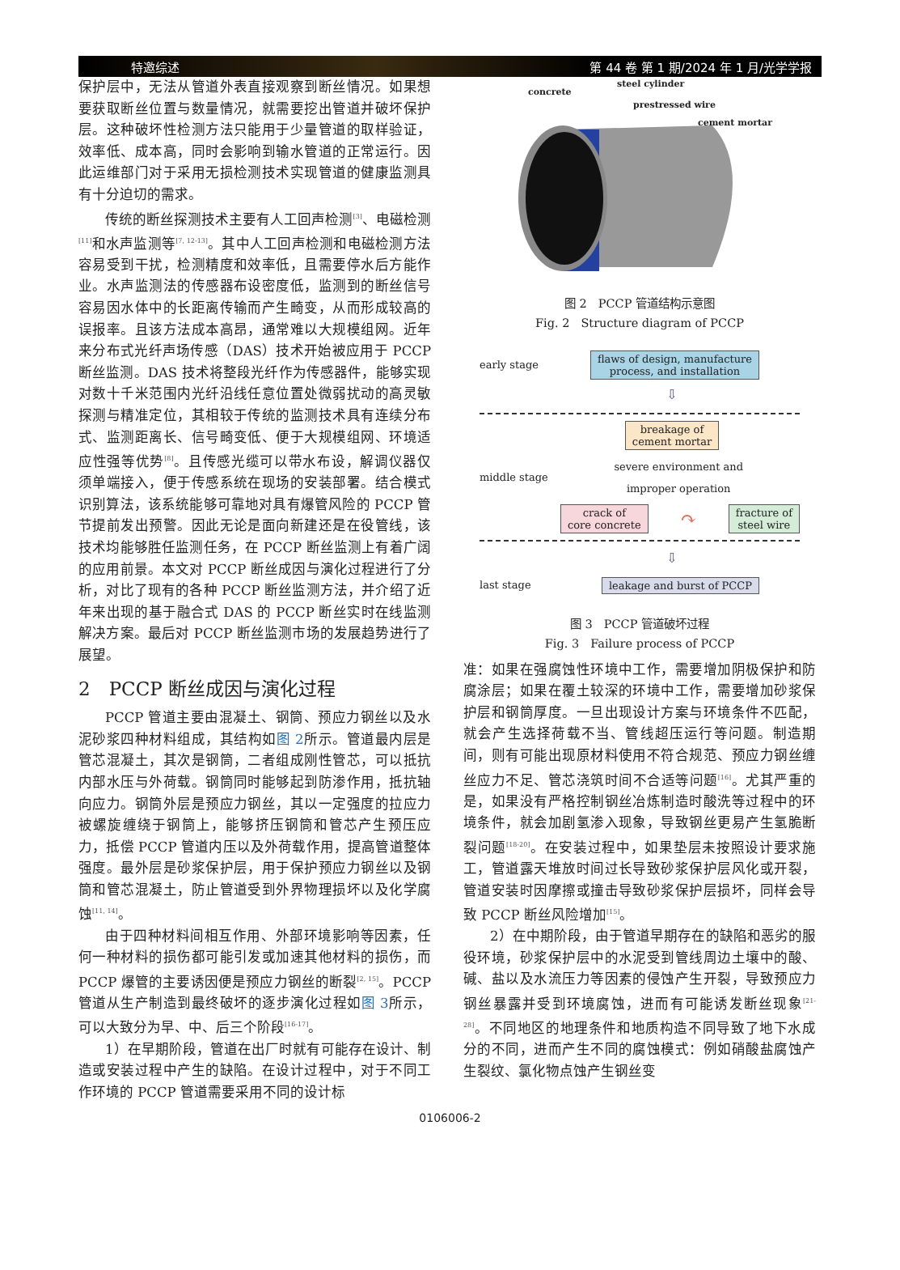特邀综述 第 44 卷 第 1 期/2024 年 1 月/光学学报
保护层中，无法从管道外表直接观察到断丝情况。如果想要获取断丝位置与数量情况，就需要挖出管道并破坏保护层。这种破坏性检测方法只能用于少量管道的取样验证，效率低、成本高，同时会影响到输水管道的正常运行。因此运维部门对于采用无损检测技术实现管道的健康监测具有十分迫切的需求。
传统的断丝探测技术主要有人工回声检测<sup>[3]</sup>、电磁检测<sup>[11]</sup>和水声监测等<sup>[7, 12-13]</sup>。其中人工回声检测和电磁检测方法容易受到干扰，检测精度和效率低，且需要停水后方能作业。水声监测法的传感器布设密度低，监测到的断丝信号容易因水体中的长距离传输而产生畸变，从而形成较高的误报率。且该方法成本高昂，通常难以大规模组网。近年来分布式光纤声场传感（DAS）技术开始被应用于 PCCP 断丝监测。DAS 技术将整段光纤作为传感器件，能够实现对数十千米范围内光纤沿线任意位置处微弱扰动的高灵敏探测与精准定位，其相较于传统的监测技术具有连续分布式、监测距离长、信号畸变低、便于大规模组网、环境适应性强等优势<sup>[8]</sup>。且传感光缆可以带水布设，解调仪器仅须单端接入，便于传感系统在现场的安装部署。结合模式识别算法，该系统能够可靠地对具有爆管风险的 PCCP 管节提前发出预警。因此无论是面向新建还是在役管线，该技术均能够胜任监测任务，在 PCCP 断丝监测上有着广阔的应用前景。本文对 PCCP 断丝成因与演化过程进行了分析，对比了现有的各种 PCCP 断丝监测方法，并介绍了近年来出现的基于融合式 DAS 的 PCCP 断丝实时在线监测解决方案。最后对 PCCP 断丝监测市场的发展趋势进行了展望。
2　PCCP 断丝成因与演化过程
PCCP 管道主要由混凝土、钢筒、预应力钢丝以及水泥砂浆四种材料组成，其结构如图 2所示。管道最内层是管芯混凝土，其次是钢筒，二者组成刚性管芯，可以抵抗内部水压与外荷载。钢筒同时能够起到防渗作用，抵抗轴向应力。钢筒外层是预应力钢丝，其以一定强度的拉应力被螺旋缠绕于钢筒上，能够挤压钢筒和管芯产生预压应力，抵偿 PCCP 管道内压以及外荷载作用，提高管道整体强度。最外层是砂浆保护层，用于保护预应力钢丝以及钢筒和管芯混凝土，防止管道受到外界物理损坏以及化学腐蚀<sup>[11, 14]</sup>。
由于四种材料间相互作用、外部环境影响等因素，任何一种材料的损伤都可能引发或加速其他材料的损伤，而 PCCP 爆管的主要诱因便是预应力钢丝的断裂<sup>[2, 15]</sup>。PCCP 管道从生产制造到最终破坏的逐步演化过程如图 3所示，可以大致分为早、中、后三个阶段<sup>[16-17]</sup>。
1）在早期阶段，管道在出厂时就有可能存在设计、制造或安装过程中产生的缺陷。在设计过程中，对于不同工作环境的 PCCP 管道需要采用不同的设计标
concrete
steel cylinder
prestressed wire
cement mortar
图 2　PCCP 管道结构示意图
Fig. 2　Structure diagram of PCCP
early stage flaws of design, manufacture
process, and installation
⇩
breakage of
cement mortar
middle stage severe environment and
improper operation
crack of
core concrete ↷ fracture of
steel wire
⇩
last stage leakage and burst of PCCP
图 3　PCCP 管道破坏过程
Fig. 3　Failure process of PCCP
准：如果在强腐蚀性环境中工作，需要增加阴极保护和防腐涂层；如果在覆土较深的环境中工作，需要增加砂浆保护层和钢筒厚度。一旦出现设计方案与环境条件不匹配，就会产生选择荷载不当、管线超压运行等问题。制造期间，则有可能出现原材料使用不符合规范、预应力钢丝缠丝应力不足、管芯浇筑时间不合适等问题<sup>[16]</sup>。尤其严重的是，如果没有严格控制钢丝冶炼制造时酸洗等过程中的环境条件，就会加剧氢渗入现象，导致钢丝更易产生氢脆断裂问题<sup>[18-20]</sup>。在安装过程中，如果垫层未按照设计要求施工，管道露天堆放时间过长导致砂浆保护层风化或开裂，管道安装时因摩擦或撞击导致砂浆保护层损坏，同样会导致 PCCP 断丝风险增加<sup>[15]</sup>。
2）在中期阶段，由于管道早期存在的缺陷和恶劣的服役环境，砂浆保护层中的水泥受到管线周边土壤中的酸、碱、盐以及水流压力等因素的侵蚀产生开裂，导致预应力钢丝暴露并受到环境腐蚀，进而有可能诱发断丝现象<sup>[21-28]</sup>。不同地区的地理条件和地质构造不同导致了地下水成分的不同，进而产生不同的腐蚀模式：例如硝酸盐腐蚀产生裂纹、氯化物点蚀产生钢丝变
0106006-2